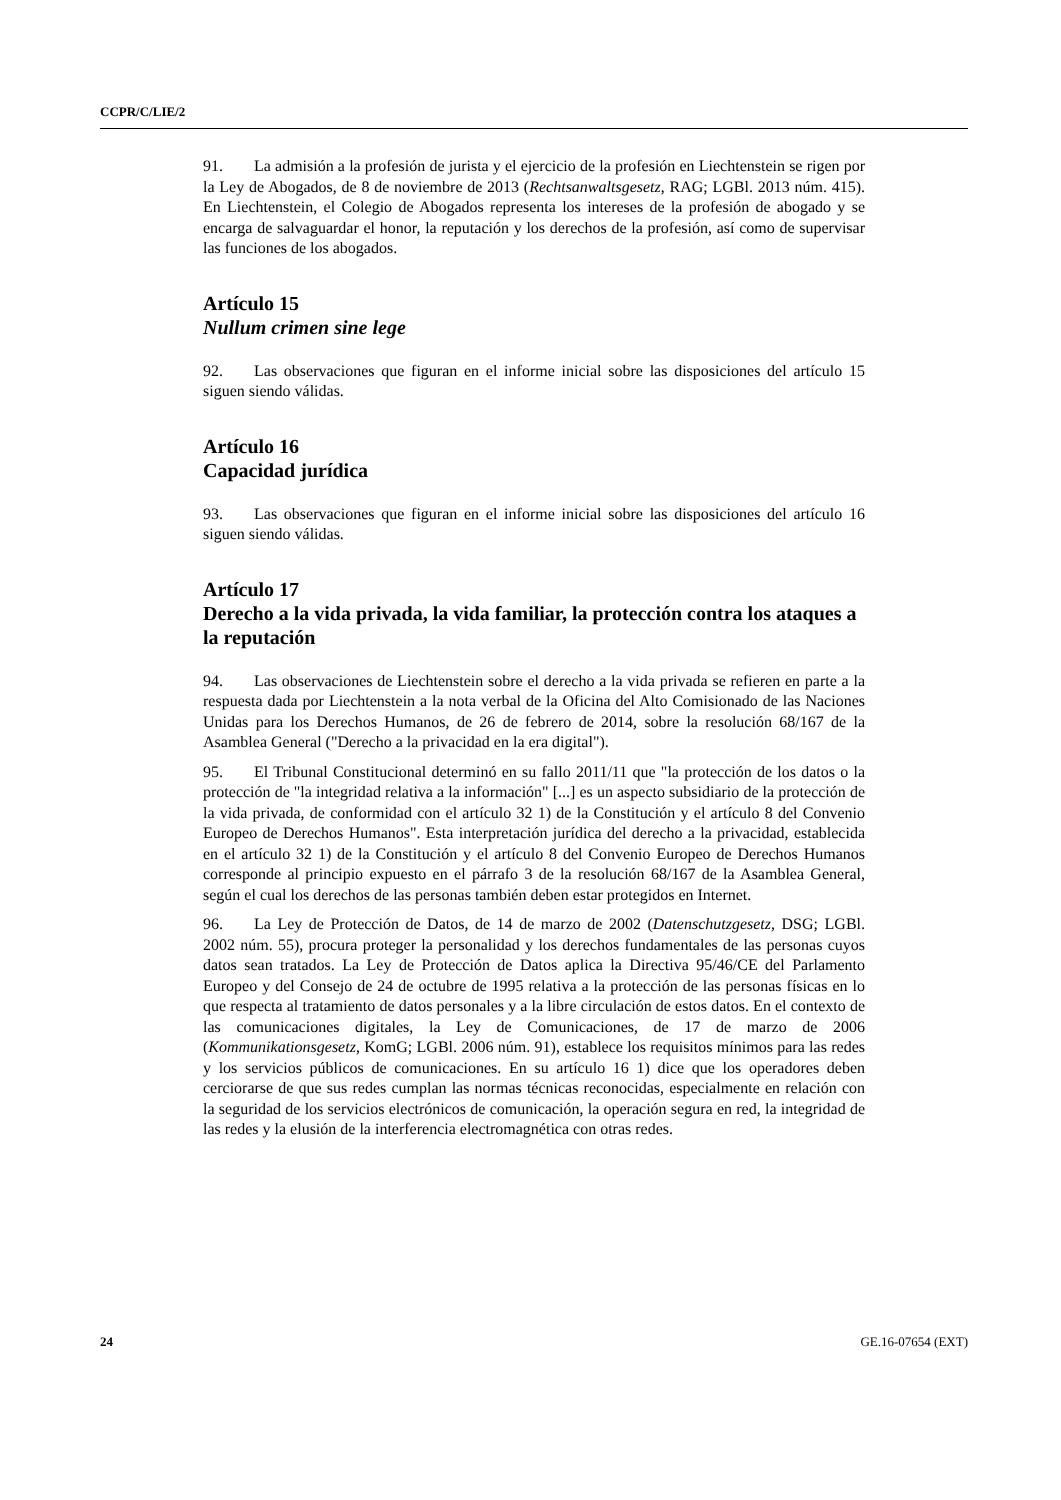CCPR/C/LIE/2
91. La admisión a la profesión de jurista y el ejercicio de la profesión en Liechtenstein se rigen por la Ley de Abogados, de 8 de noviembre de 2013 (Rechtsanwaltsgesetz, RAG; LGBl. 2013 núm. 415). En Liechtenstein, el Colegio de Abogados representa los intereses de la profesión de abogado y se encarga de salvaguardar el honor, la reputación y los derechos de la profesión, así como de supervisar las funciones de los abogados.
Artículo 15
Nullum crimen sine lege
92. Las observaciones que figuran en el informe inicial sobre las disposiciones del artículo 15 siguen siendo válidas.
Artículo 16
Capacidad jurídica
93. Las observaciones que figuran en el informe inicial sobre las disposiciones del artículo 16 siguen siendo válidas.
Artículo 17
Derecho a la vida privada, la vida familiar, la protección contra los ataques a la reputación
94. Las observaciones de Liechtenstein sobre el derecho a la vida privada se refieren en parte a la respuesta dada por Liechtenstein a la nota verbal de la Oficina del Alto Comisionado de las Naciones Unidas para los Derechos Humanos, de 26 de febrero de 2014, sobre la resolución 68/167 de la Asamblea General ("Derecho a la privacidad en la era digital").
95. El Tribunal Constitucional determinó en su fallo 2011/11 que "la protección de los datos o la protección de "la integridad relativa a la información" [...] es un aspecto subsidiario de la protección de la vida privada, de conformidad con el artículo 32 1) de la Constitución y el artículo 8 del Convenio Europeo de Derechos Humanos". Esta interpretación jurídica del derecho a la privacidad, establecida en el artículo 32 1) de la Constitución y el artículo 8 del Convenio Europeo de Derechos Humanos corresponde al principio expuesto en el párrafo 3 de la resolución 68/167 de la Asamblea General, según el cual los derechos de las personas también deben estar protegidos en Internet.
96. La Ley de Protección de Datos, de 14 de marzo de 2002 (Datenschutzgesetz, DSG; LGBl. 2002 núm. 55), procura proteger la personalidad y los derechos fundamentales de las personas cuyos datos sean tratados. La Ley de Protección de Datos aplica la Directiva 95/46/CE del Parlamento Europeo y del Consejo de 24 de octubre de 1995 relativa a la protección de las personas físicas en lo que respecta al tratamiento de datos personales y a la libre circulación de estos datos. En el contexto de las comunicaciones digitales, la Ley de Comunicaciones, de 17 de marzo de 2006 (Kommunikationsgesetz, KomG; LGBl. 2006 núm. 91), establece los requisitos mínimos para las redes y los servicios públicos de comunicaciones. En su artículo 16 1) dice que los operadores deben cerciorarse de que sus redes cumplan las normas técnicas reconocidas, especialmente en relación con la seguridad de los servicios electrónicos de comunicación, la operación segura en red, la integridad de las redes y la elusión de la interferencia electromagnética con otras redes.
24 GE.16-07654 (EXT)